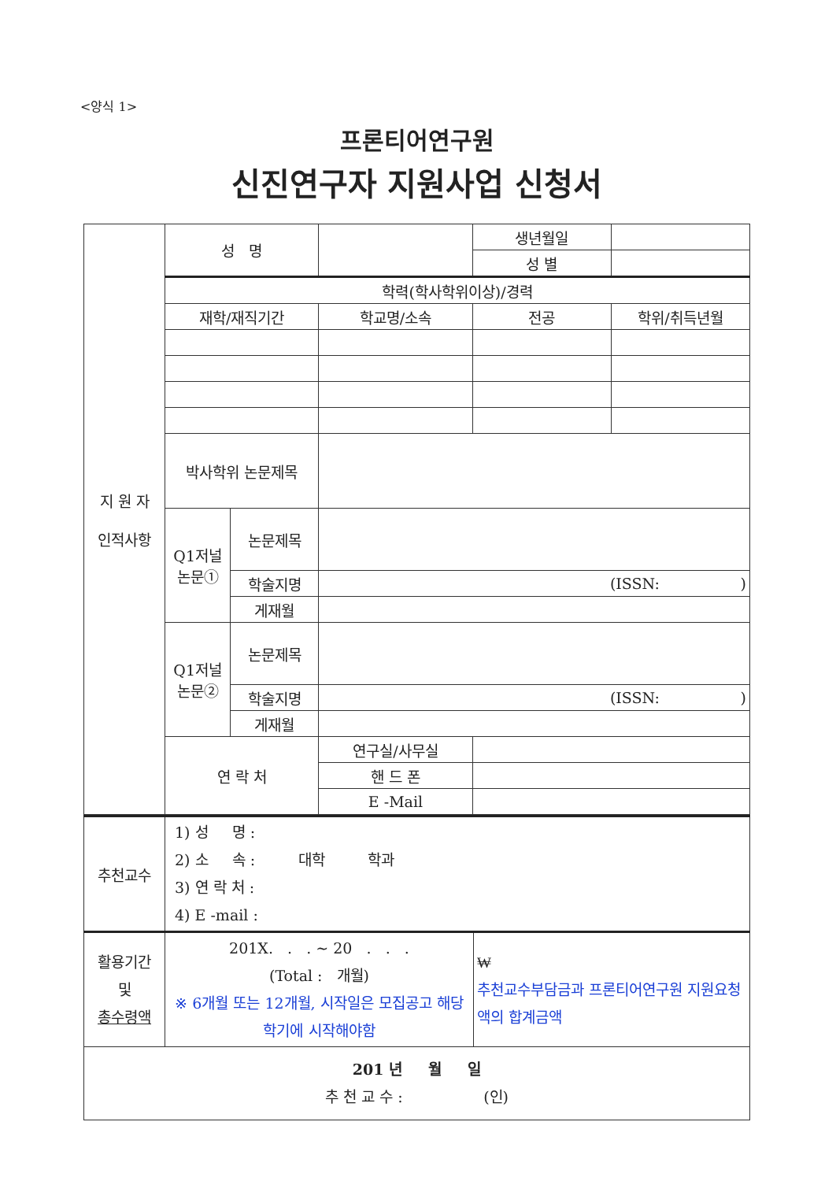<양식 1>
프론티어연구원
신진연구자 지원사업 신청서
| 지 원 자 인적사항 | 성 명 | | | 생년월일 | |
| | | | | 성 별 | |
| | 학력(학사학위이상)/경력 | | | | |
| | 재학/재직기간 | | 학교명/소속 | 전공 | 학위/취득년월 |
| | 박사학위 논문제목 | | | | |
| | Q1저널 논문① | 논문제목 | | | |
| | | 학술지명 | (ISSN: ) | | |
| | | 게재월 | | | |
| | Q1저널 논문② | 논문제목 | | | |
| | | 학술지명 | (ISSN: ) | | |
| | | 게재월 | | | |
| | 연 락 처 | | 연구실/사무실 | | |
| | | | 핸 드 폰 | | |
| | | | E -Mail | | |
| 추천교수 | 1) 성 명 : 2) 소 속 : 대학 학과 3) 연 락 처 : 4) E -mail : | |
| 활용기간 및 총수령액 | 201X. . . ~ 20 . . . (Total : 개월) ※ 6개월 또는 12개월, 시작일은 모집공고 해당학기에 시작해야함 | ₩ 추천교수부담금과 프론티어연구원 지원요청액의 합계금액 |
| 201 년 월 일 추 천 교 수 : (인) | | |